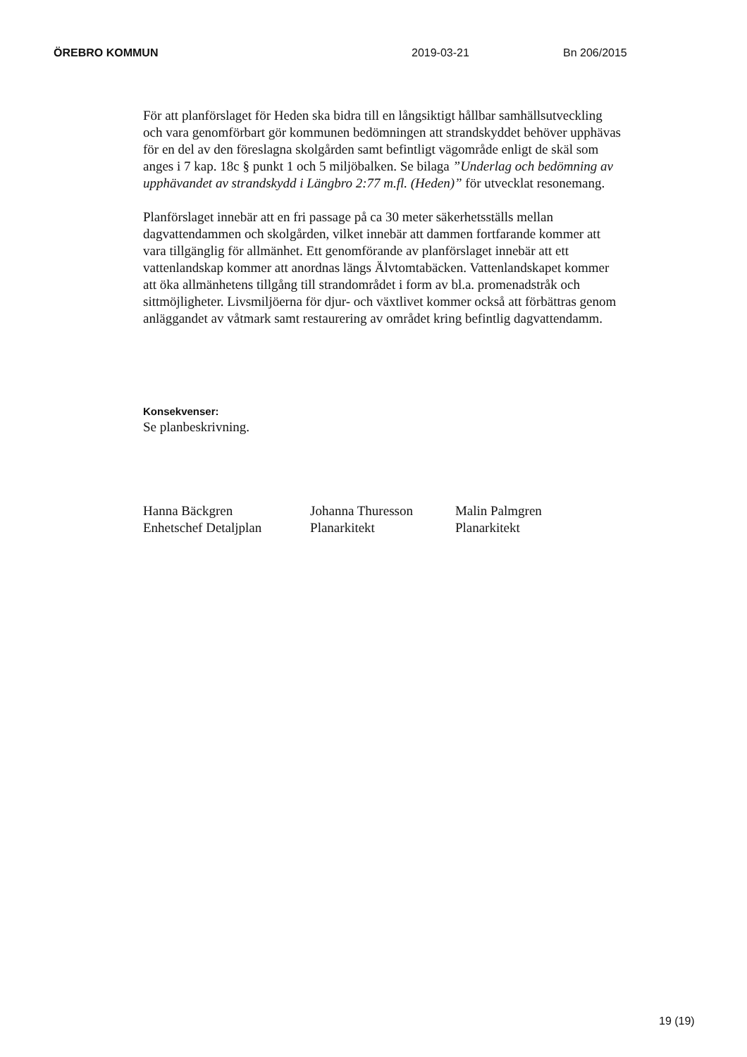ÖREBRO KOMMUN 2019-03-21 Bn 206/2015
För att planförslaget för Heden ska bidra till en långsiktigt hållbar samhällsutveckling och vara genomförbart gör kommunen bedömningen att strandskyddet behöver upphävas för en del av den föreslagna skolgården samt befintligt vägområde enligt de skäl som anges i 7 kap. 18c § punkt 1 och 5 miljöbalken. Se bilaga ”Underlag och bedömning av upphävandet av strandskydd i Längbro 2:77 m.fl. (Heden)” för utvecklat resonemang.
Planförslaget innebär att en fri passage på ca 30 meter säkerhetsställs mellan dagvattendammen och skolgården, vilket innebär att dammen fortfarande kommer att vara tillgänglig för allmänhet. Ett genomförande av planförslaget innebär att ett vattenlandskap kommer att anordnas längs Älvtomtabäcken. Vattenlandskapet kommer att öka allmänhetens tillgång till strandområdet i form av bl.a. promenadstråk och sittmöjligheter. Livsmiljöerna för djur- och växtlivet kommer också att förbättras genom anläggandet av våtmark samt restaurering av området kring befintlig dagvattendamm.
Konsekvenser:
Se planbeskrivning.
Hanna Bäckgren
Enhetschef Detaljplan
Johanna Thuresson
Planarkitekt
Malin Palmgren
Planarkitekt
19 (19)